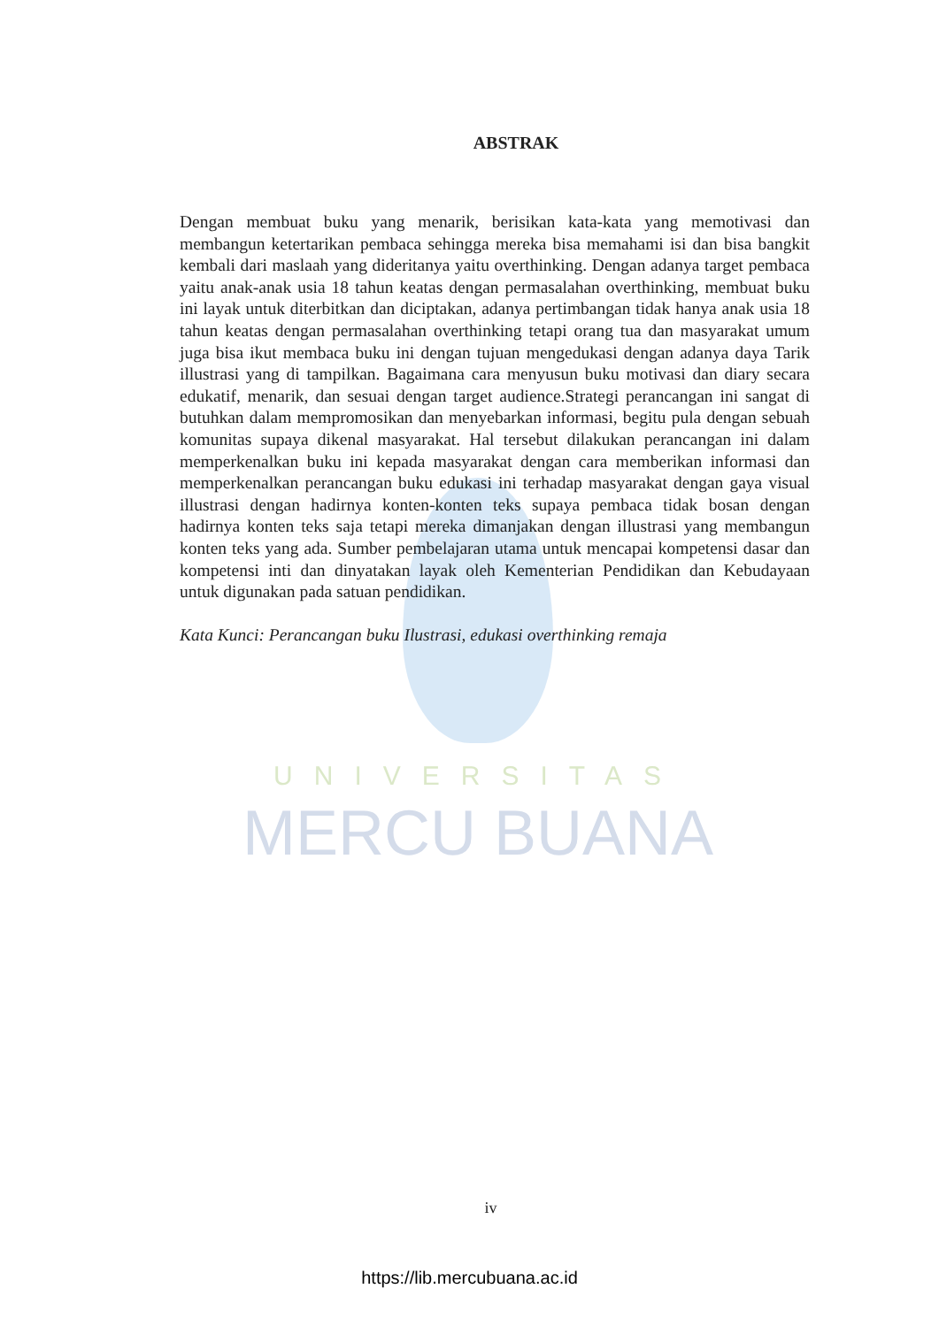UNIVERSITAS
MERCU BUANA
ABSTRAK
Dengan membuat buku yang menarik, berisikan kata-kata yang memotivasi dan membangun ketertarikan pembaca sehingga mereka bisa memahami isi dan bisa bangkit kembali dari maslaah yang dideritanya yaitu overthinking. Dengan adanya target pembaca yaitu anak-anak usia 18 tahun keatas dengan permasalahan overthinking, membuat buku ini layak untuk diterbitkan dan diciptakan, adanya pertimbangan tidak hanya anak usia 18 tahun keatas dengan permasalahan overthinking tetapi orang tua dan masyarakat umum juga bisa ikut membaca buku ini dengan tujuan mengedukasi dengan adanya daya Tarik illustrasi yang di tampilkan. Bagaimana cara menyusun buku motivasi dan diary secara edukatif, menarik, dan sesuai dengan target audience.Strategi perancangan ini sangat di butuhkan dalam mempromosikan dan menyebarkan informasi, begitu pula dengan sebuah komunitas supaya dikenal masyarakat. Hal tersebut dilakukan perancangan ini dalam memperkenalkan buku ini kepada masyarakat dengan cara memberikan informasi dan memperkenalkan perancangan buku edukasi ini terhadap masyarakat dengan gaya visual illustrasi dengan hadirnya konten-konten teks supaya pembaca tidak bosan dengan hadirnya konten teks saja tetapi mereka dimanjakan dengan illustrasi yang membangun konten teks yang ada. Sumber pembelajaran utama untuk mencapai kompetensi dasar dan kompetensi inti dan dinyatakan layak oleh Kementerian Pendidikan dan Kebudayaan untuk digunakan pada satuan pendidikan.
Kata Kunci: Perancangan buku Ilustrasi, edukasi overthinking remaja
iv
https://lib.mercubuana.ac.id